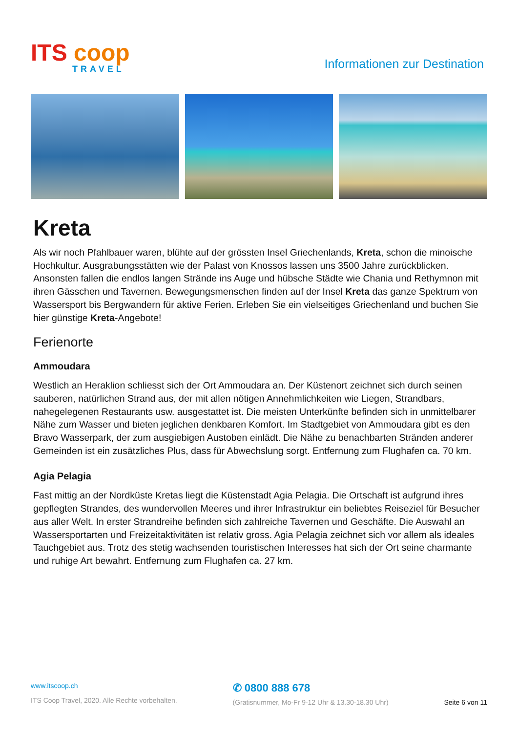ITS coop
TRAVEL
Informationen zur Destination
Kreta
Als wir noch Pfahlbauer waren, blühte auf der grössten Insel Griechenlands, Kreta, schon die minoische Hochkultur. Ausgrabungsstätten wie der Palast von Knossos lassen uns 3500 Jahre zurückblicken. Ansonsten fallen die endlos langen Strände ins Auge und hübsche Städte wie Chania und Rethymnon mit ihren Gässchen und Tavernen. Bewegungsmenschen finden auf der Insel Kreta das ganze Spektrum von Wassersport bis Bergwandern für aktive Ferien. Erleben Sie ein vielseitiges Griechenland und buchen Sie hier günstige Kreta-Angebote!
Ferienorte
Ammoudara
Westlich an Heraklion schliesst sich der Ort Ammoudara an. Der Küstenort zeichnet sich durch seinen sauberen, natürlichen Strand aus, der mit allen nötigen Annehmlichkeiten wie Liegen, Strandbars, nahegelegenen Restaurants usw. ausgestattet ist. Die meisten Unterkünfte befinden sich in unmittelbarer Nähe zum Wasser und bieten jeglichen denkbaren Komfort. Im Stadtgebiet von Ammoudara gibt es den Bravo Wasserpark, der zum ausgiebigen Austoben einlädt. Die Nähe zu benachbarten Stränden anderer Gemeinden ist ein zusätzliches Plus, dass für Abwechslung sorgt. Entfernung zum Flughafen ca. 70 km.
Agia Pelagia
Fast mittig an der Nordküste Kretas liegt die Küstenstadt Agia Pelagia. Die Ortschaft ist aufgrund ihres gepflegten Strandes, des wundervollen Meeres und ihrer Infrastruktur ein beliebtes Reiseziel für Besucher aus aller Welt. In erster Strandreihe befinden sich zahlreiche Tavernen und Geschäfte. Die Auswahl an Wassersportarten und Freizeitaktivitäten ist relativ gross. Agia Pelagia zeichnet sich vor allem als ideales Tauchgebiet aus. Trotz des stetig wachsenden touristischen Interesses hat sich der Ort seine charmante und ruhige Art bewahrt. Entfernung zum Flughafen ca. 27 km.
www.itscoop.ch
ITS Coop Travel, 2020. Alle Rechte vorbehalten.
✆ 0800 888 678
(Gratisnummer, Mo-Fr 9-12 Uhr & 13.30-18.30 Uhr)
Seite 6 von 11